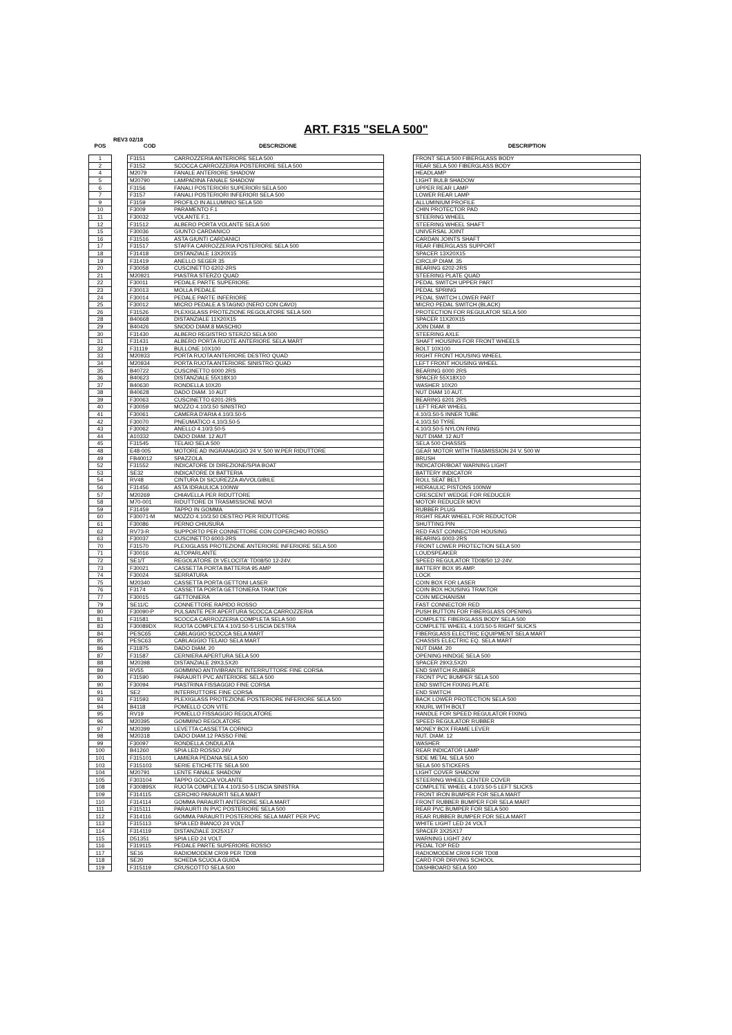ART. F315 "SELA 500"
REV3 02/18
| POS | | COD | DESCRIZIONE | | DESCRIPTION |
| --- | --- | --- | --- | --- | --- |
| 1 | | F3151 | CARROZZERIA ANTERIORE SELA 500 | | FRONT SELA 500 FIBERGLASS BODY |
| 2 | | F3152 | SCOCCA CARROZZERIA POSTERIORE SELA 500 | | REAR SELA 500 FIBERGLASS BODY |
| 4 | | M2079 | FANALE ANTERIORE SHADOW | | HEADLAMP |
| 5 | | M20790 | LAMPADINA FANALE SHADOW | | LIGHT BULB SHADOW |
| 6 | | F3156 | FANALI POSTERIORI SUPERIORI SELA 500 | | UPPER REAR LAMP |
| 7 | | F3157 | FANALI POSTERIORI INFERIORI SELA 500 | | LOWER REAR LAMP |
| 9 | | F3159 | PROFILO IN ALLUMINIO SELA 500 | | ALLUMINIUM PROFILE |
| 10 | | F3009 | PARAMENTO F.1 | | CHIN PROTECTOR PAD |
| 11 | | F30032 | VOLANTE F.1. | | STEERING WHEEL |
| 12 | | F31512 | ALBERO PORTA VOLANTE SELA 500 | | STEERING WHEEL SHAFT |
| 15 | | F30036 | GIUNTO CARDANICO | | UNIVERSAL JOINT |
| 16 | | F31516 | ASTA GIUNTI CARDANICI | | CARDAN JOINTS SHAFT |
| 17 | | F31517 | STAFFA CARROZZERIA POSTERIORE SELA 500 | | REAR FIBERGLASS SUPPORT |
| 18 | | F31418 | DISTANZIALE 13X20X15 | | SPACER 13X20X15 |
| 19 | | F31419 | ANELLO SEGER 35 | | CIRCLIP DIAM. 35 |
| 20 | | F30058 | CUSCINETTO 6202-2RS | | BEARING 6202-2RS |
| 21 | | M20921 | PIASTRA STERZO QUAD | | STEERING PLATE QUAD |
| 22 | | F30011 | PEDALE PARTE SUPERIORE | | PEDAL SWITCH UPPER PART |
| 23 | | F30013 | MOLLA PEDALE | | PEDAL SPRING |
| 24 | | F30014 | PEDALE PARTE INFERIORE | | PEDAL SWITCH LOWER PART |
| 25 | | F30012 | MICRO PEDALE A STAGNO (NERO CON CAVO) | | MICRO PEDAL SWITCH (BLACK) |
| 26 | | F31526 | PLEXIGLASS PROTEZIONE REGOLATORE SELA 500 | | PROTECTION FOR REGULATOR SELA 500 |
| 28 | | B40668 | DISTANZIALE 11X20X15 | | SPACER 11X20X15 |
| 29 | | B40426 | SNODO DIAM.8 MASCHIO | | JOIN DIAM. 8 |
| 30 | | F31430 | ALBERO REGISTRO STERZO SELA 500 | | STEERING AXLE |
| 31 | | F31431 | ALBERO PORTA RUOTE ANTERIORE SELA MART | | SHAFT HOUSING FOR FRONT WHEELS |
| 32 | | F31119 | BULLONE 10X100 | | BOLT 10X100 |
| 33 | | M20933 | PORTA RUOTA ANTERIORE DESTRO QUAD | | RIGHT FRONT HOUSING WHEEL |
| 34 | | M20934 | PORTA RUOTA ANTERIORE SINISTRO QUAD | | LEFT FRONT HOUSING WHEEL |
| 35 | | B40722 | CUSCINETTO 6000 2RS | | BEARING 6000 2RS |
| 36 | | B40623 | DISTANZIALE 55X18X10 | | SPACER 55X18X10 |
| 37 | | B40630 | RONDELLA 10X20 | | WASHER 10X20 |
| 38 | | B40628 | DADO DIAM. 10 AUT | | NUT DIAM 10 AUT. |
| 39 | | F30063 | CUSCINETTO 6201-2RS | | BEARING 6201 2RS |
| 40 | | F30059 | MOZZO 4.10/3.50 SINISTRO | | LEFT REAR WHEEL |
| 41 | | F30061 | CAMERA D'ARIA 4.10/3.50-5 | | 4.10/3.50-5 INNER TUBE |
| 42 | | F30070 | PNEUMATICO 4.10/3.50-5 | | 4.10/3.50 TYRE |
| 43 | | F30062 | ANELLO 4.10/3.50-5 | | 4.10/3.50-5 NYLON RING |
| 44 | | A10332 | DADO DIAM. 12 AUT | | NUT DIAM. 12 AUT |
| 45 | | F31545 | TELAIO SELA 500 | | SELA 500 CHASSIS |
| 48 | | E48-005 | MOTORE AD INGRANAGGIO 24 V. 500 W.PER RIDUTTORE | | GEAR MOTOR WITH TRASMISSION 24 V. 500 W |
| 49 | | FB40012 | SPAZZOLA | | BRUSH |
| 52 | | F31552 | INDICATORE DI DIREZIONE/SPIA BOAT | | INDICATOR/BOAT WARNING LIGHT |
| 53 | | SE32 | INDICATORE DI BATTERIA | | BATTERY INDICATOR |
| 54 | | RV48 | CINTURA DI SICUREZZA AVVOLGIBILE | | ROLL SEAT BELT |
| 56 | | F31456 | ASTA IDRAULICA 100NW | | HIDRAULIC PISTONS 100NW |
| 57 | | M20269 | CHIAVELLA PER RIDUTTORE | | CRESCENT WEDGE FOR REDUCER |
| 58 | | M70-001 | RIDUTTORE DI TRASMISSIONE MOVI | | MOTOR REDUCER MOVI |
| 59 | | F31459 | TAPPO IN GOMMA | | RUBBER PLUG |
| 60 | | F30071-M | MOZZO 4.10/3.50 DESTRO PER RIDUTTORE | | RIGHT REAR WHEEL FOR REDUCTOR |
| 61 | | F30086 | PERNO CHIUSURA | | SHUTTING PIN |
| 62 | | RV73-R | SUPPORTO PER CONNETTORE CON COPERCHIO ROSSO | | RED FAST CONNECTOR HOUSING |
| 63 | | F30037 | CUSCINETTO 6003-2RS | | BEARING 6003-2RS |
| 70 | | F31570 | PLEXIGLASS PROTEZIONE ANTERIORE INFERIORE SELA 500 | | FRONT LOWER PROTECTION SELA 500 |
| 71 | | F30016 | ALTOPARLANTE | | LOUDSPEAKER |
| 72 | | SE1/T | REGOLATORE DI VELOCITA' TD08/50 12-24V. | | SPEED REGULATOR TD08/50 12-24V. |
| 73 | | F30021 | CASSETTA PORTA BATTERIA 95 AMP | | BATTERY BOX 95 AMP. |
| 74 | | F30024 | SERRATURA | | LOCK |
| 75 | | M20340 | CASSETTA PORTA GETTONI LASER | | COIN BOX FOR LASER |
| 76 | | F3174 | CASSETTA PORTA GETTONIERA TRAKTOR | | COIN BOX HOUSING TRAKTOR |
| 77 | | F30015 | GETTONIERA | | COIN MECHANISM |
| 79 | | SE11/C | CONNETTORE RAPIDO ROSSO | | FAST CONNECTOR RED |
| 80 | | F30090-P | PULSANTE PER APERTURA SCOCCA CARROZZERIA | | PUSH BUTTON FOR FIBERGLASS OPENING |
| 81 | | F31581 | SCOCCA CARROZZERIA COMPLETA SELA 500 | | COMPLETE FIBERGLASS BODY SELA 500 |
| 83 | | F30089DX | RUOTA COMPLETA 4.10/3.50-5 LISCIA DESTRA | | COMPLETE WHEEL 4.10/3.50-5 RIGHT SLICKS |
| 84 | | PESC65 | CABLAGGIO SCOCCA SELA MART | | FIBERGLASS ELECTRIC EQUIPMENT SELA MART |
| 85 | | PESC63 | CABLAGGIO TELAIO SELA MART | | CHASSIS ELECTRIC EQ. SELA MART |
| 86 | | F31875 | DADO DIAM. 20 | | NUT DIAM. 20 |
| 87 | | F31587 | CERNIERA APERTURA SELA 500 | | OPENING HINDGE SELA 500 |
| 88 | | M20398 | DISTANZIALE 29X3,5X20 | | SPACER 29X3,5X20 |
| 89 | | RV55 | GOMMINO ANTIVIBRANTE INTERRUTTORE FINE CORSA | | END SWITCH RUBBER |
| 90 | | F31590 | PARAURTI PVC ANTERIORE SELA 500 | | FRONT PVC BUMPER SELA 500 |
| 90 | | F30094 | PIASTRINA FISSAGGIO FINE CORSA | | END SWITCH FIXING PLATE |
| 91 | | SE2 | INTERRUTTORE FINE CORSA | | END SWITCH |
| 93 | | F31593 | PLEXIGLASS PROTEZIONE POSTERIORE INFERIORE SELA 500 | | BACK LOWER PROTECTION SELA 500 |
| 94 | | B4118 | POMELLO CON VITE | | KNURL WITH BOLT |
| 95 | | RV19 | POMELLO FISSAGGIO REGOLATORE | | HANDLE FOR SPEED REGULATOR FIXING |
| 96 | | M20395 | GOMMINO REGOLATORE | | SPEED REGULATOR RUBBER |
| 97 | | M20399 | LEVETTA CASSETTA CORNICI | | MONEY BOX FRAME LEVER |
| 98 | | M20318 | DADO DIAM.12 PASSO FINE | | NUT. DIAM. 12 |
| 99 | | F30097 | RONDELLA ONDULATA | | WASHER |
| 100 | | B41260 | SPIA LED ROSSO 24V | | REAR INDICATOR LAMP |
| 101 | | F315101 | LAMIERA PEDANA SELA 500 | | SIDE METAL SELA 500 |
| 103 | | F315103 | SERIE ETICHETTE SELA 500 | | SELA 500 STICKERS |
| 104 | | M20791 | LENTE FANALE SHADOW | | LIGHT COVER SHADOW |
| 105 | | F303104 | TAPPO GOCCIA VOLANTE | | STEERING WHEEL CENTER COVER |
| 108 | | F30089SX | RUOTA COMPLETA 4.10/3.50-5 LISCIA SINISTRA | | COMPLETE WHEEL 4.10/3.50-5 LEFT SLICKS |
| 109 | | F314115 | CERCHIO PARAURTI SELA MART | | FRONT IRON BUMPER FOR SELA MART |
| 110 | | F314114 | GOMMA PARAURTI ANTERIORE SELA MART | | FRONT RUBBER BUMPER FOR SELA MART |
| 111 | | F315111 | PARAURTI IN PVC POSTERIORE SELA 500 | | REAR PVC BUMPER FOR SELA 500 |
| 112 | | F314116 | GOMMA PARAURTI POSTERIORE SELA MART PER PVC | | REAR RUBBER BUMPER FOR SELA MART |
| 113 | | F315113 | SPIA LED BIANCO 24 VOLT | | WHITE LIGHT LED 24 VOLT |
| 114 | | F314119 | DISTANZIALE 3X25X17 | | SPACER 3X25X17 |
| 115 | | D51351 | SPIA LED 24 VOLT | | WARNING LIGHT 24V |
| 116 | | F319115 | PEDALE PARTE SUPERIORE ROSSO | | PEDAL TOP RED |
| 117 | | SE16 | RADIOMODEM CR09 PER TD08 | | RADIOMODEM CR09 FOR TD08 |
| 118 | | SE20 | SCHEDA SCUOLA GUIDA | | CARD FOR DRIVING SCHOOL |
| 119 | | F315119 | CRUSCOTTO SELA 500 | | DASHBOARD SELA 500 |